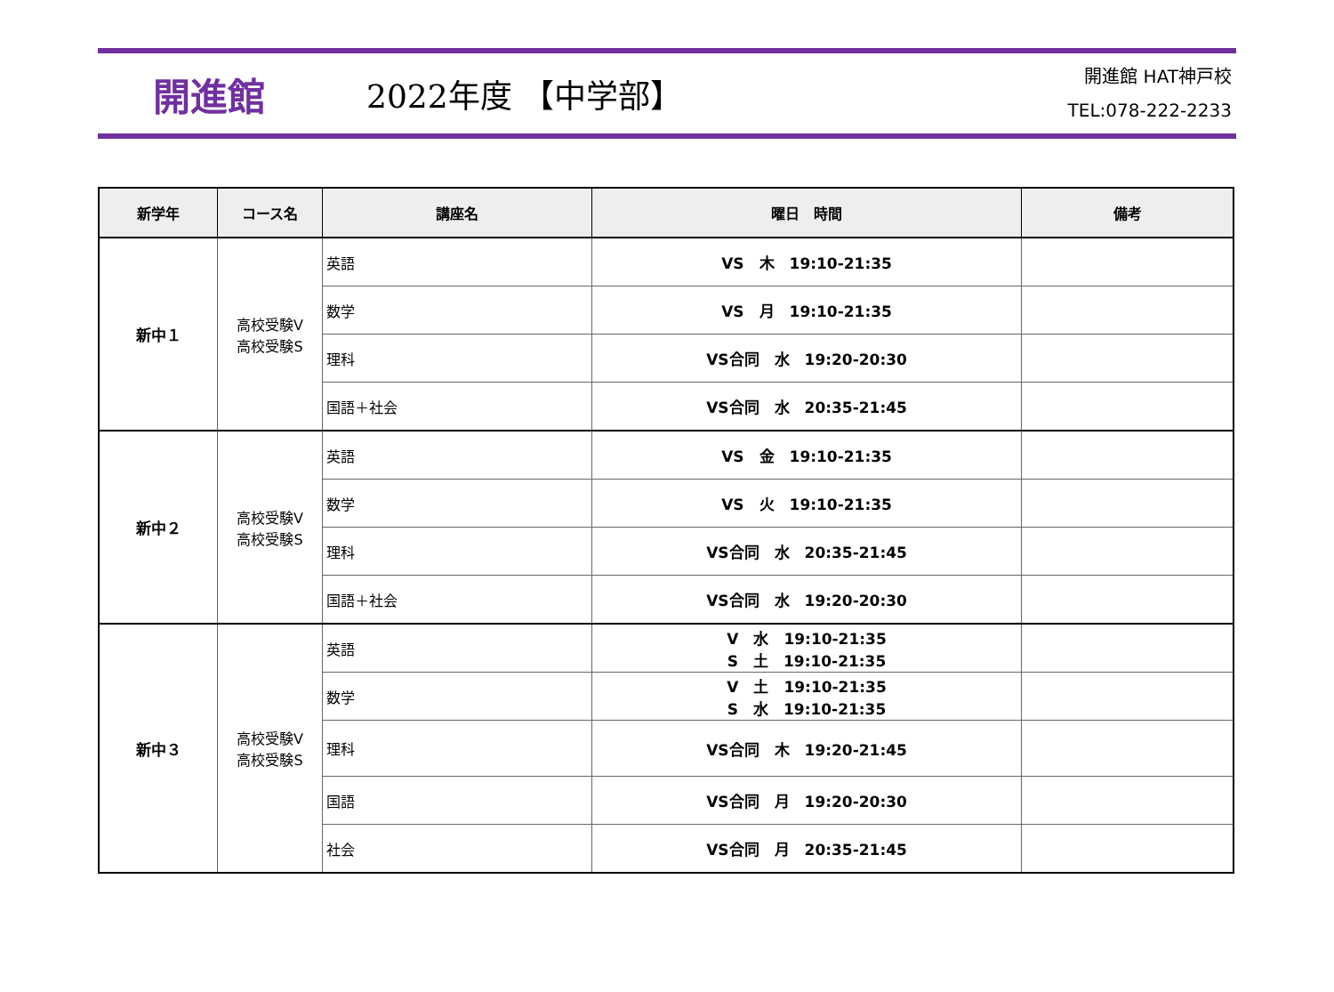開進館
2022年度 【中学部】
開進館 HAT神戸校
TEL:078-222-2233
| 新学年 | コース名 | 講座名 | 曜日 時間 | 備考 |
| --- | --- | --- | --- | --- |
| 新中１ | 高校受験V 高校受験S | 英語 | VS 木 19:10-21:35 | |
| | | 数学 | VS 月 19:10-21:35 | |
| | | 理科 | VS合同 水 19:20-20:30 | |
| | | 国語＋社会 | VS合同 水 20:35-21:45 | |
| 新中２ | 高校受験V 高校受験S | 英語 | VS 金 19:10-21:35 | |
| | | 数学 | VS 火 19:10-21:35 | |
| | | 理科 | VS合同 水 20:35-21:45 | |
| | | 国語＋社会 | VS合同 水 19:20-20:30 | |
| 新中３ | 高校受験V 高校受験S | 英語 | V 水 19:10-21:35 S 土 19:10-21:35 | |
| | | 数学 | V 土 19:10-21:35 S 水 19:10-21:35 | |
| | | 理科 | VS合同 木 19:20-21:45 | |
| | | 国語 | VS合同 月 19:20-20:30 | |
| | | 社会 | VS合同 月 20:35-21:45 | |